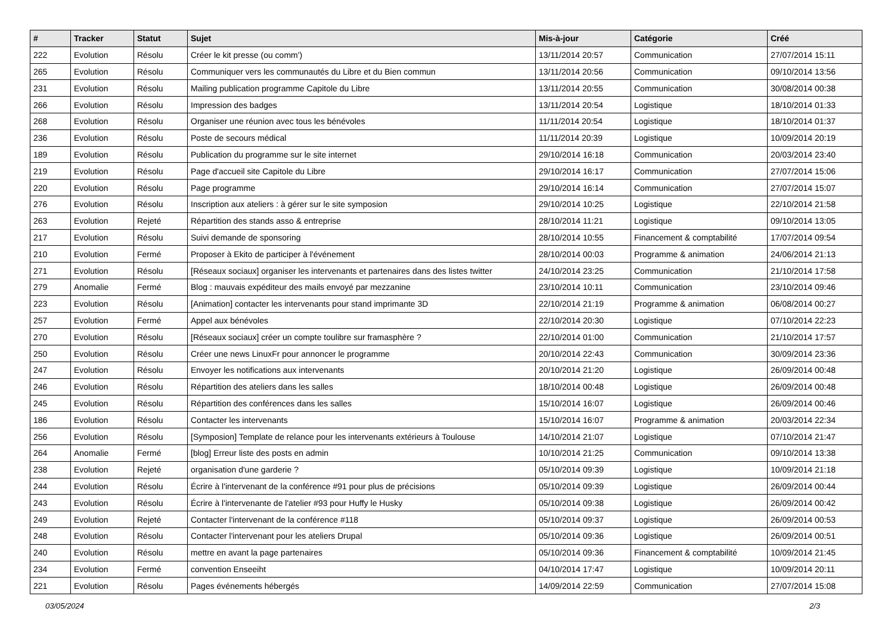| # | Tracker | Statut | Sujet | Mis-à-jour | Catégorie | Créé |
| --- | --- | --- | --- | --- | --- | --- |
| 222 | Evolution | Résolu | Créer le kit presse (ou comm') | 13/11/2014 20:57 | Communication | 27/07/2014 15:11 |
| 265 | Evolution | Résolu | Communiquer vers les communautés du Libre et du Bien commun | 13/11/2014 20:56 | Communication | 09/10/2014 13:56 |
| 231 | Evolution | Résolu | Mailing publication programme Capitole du Libre | 13/11/2014 20:55 | Communication | 30/08/2014 00:38 |
| 266 | Evolution | Résolu | Impression des badges | 13/11/2014 20:54 | Logistique | 18/10/2014 01:33 |
| 268 | Evolution | Résolu | Organiser une réunion avec tous les bénévoles | 11/11/2014 20:54 | Logistique | 18/10/2014 01:37 |
| 236 | Evolution | Résolu | Poste de secours médical | 11/11/2014 20:39 | Logistique | 10/09/2014 20:19 |
| 189 | Evolution | Résolu | Publication du programme sur le site internet | 29/10/2014 16:18 | Communication | 20/03/2014 23:40 |
| 219 | Evolution | Résolu | Page d'accueil site Capitole du Libre | 29/10/2014 16:17 | Communication | 27/07/2014 15:06 |
| 220 | Evolution | Résolu | Page programme | 29/10/2014 16:14 | Communication | 27/07/2014 15:07 |
| 276 | Evolution | Résolu | Inscription aux ateliers : à gérer sur le site symposion | 29/10/2014 10:25 | Logistique | 22/10/2014 21:58 |
| 263 | Evolution | Rejeté | Répartition des stands asso & entreprise | 28/10/2014 11:21 | Logistique | 09/10/2014 13:05 |
| 217 | Evolution | Résolu | Suivi demande de sponsoring | 28/10/2014 10:55 | Financement & comptabilité | 17/07/2014 09:54 |
| 210 | Evolution | Fermé | Proposer à Ekito de participer à l'événement | 28/10/2014 00:03 | Programme & animation | 24/06/2014 21:13 |
| 271 | Evolution | Résolu | [Réseaux sociaux] organiser les intervenants et partenaires dans des listes twitter | 24/10/2014 23:25 | Communication | 21/10/2014 17:58 |
| 279 | Anomalie | Fermé | Blog : mauvais expéditeur des mails envoyé par mezzanine | 23/10/2014 10:11 | Communication | 23/10/2014 09:46 |
| 223 | Evolution | Résolu | [Animation] contacter les intervenants pour stand imprimante 3D | 22/10/2014 21:19 | Programme & animation | 06/08/2014 00:27 |
| 257 | Evolution | Fermé | Appel aux bénévoles | 22/10/2014 20:30 | Logistique | 07/10/2014 22:23 |
| 270 | Evolution | Résolu | [Réseaux sociaux] créer un compte toulibre sur framasphère ? | 22/10/2014 01:00 | Communication | 21/10/2014 17:57 |
| 250 | Evolution | Résolu | Créer une news LinuxFr pour annoncer le programme | 20/10/2014 22:43 | Communication | 30/09/2014 23:36 |
| 247 | Evolution | Résolu | Envoyer les notifications aux intervenants | 20/10/2014 21:20 | Logistique | 26/09/2014 00:48 |
| 246 | Evolution | Résolu | Répartition des ateliers dans les salles | 18/10/2014 00:48 | Logistique | 26/09/2014 00:48 |
| 245 | Evolution | Résolu | Répartition des conférences dans les salles | 15/10/2014 16:07 | Logistique | 26/09/2014 00:46 |
| 186 | Evolution | Résolu | Contacter les intervenants | 15/10/2014 16:07 | Programme & animation | 20/03/2014 22:34 |
| 256 | Evolution | Résolu | [Symposion] Template de relance pour les intervenants extérieurs à Toulouse | 14/10/2014 21:07 | Logistique | 07/10/2014 21:47 |
| 264 | Anomalie | Fermé | [blog] Erreur liste des posts en admin | 10/10/2014 21:25 | Communication | 09/10/2014 13:38 |
| 238 | Evolution | Rejeté | organisation d'une garderie ? | 05/10/2014 09:39 | Logistique | 10/09/2014 21:18 |
| 244 | Evolution | Résolu | Écrire à l'intervenant de la conférence #91 pour plus de précisions | 05/10/2014 09:39 | Logistique | 26/09/2014 00:44 |
| 243 | Evolution | Résolu | Écrire à l'intervenante de l'atelier #93 pour Huffy le Husky | 05/10/2014 09:38 | Logistique | 26/09/2014 00:42 |
| 249 | Evolution | Rejeté | Contacter l'intervenant de la conférence #118 | 05/10/2014 09:37 | Logistique | 26/09/2014 00:53 |
| 248 | Evolution | Résolu | Contacter l'intervenant pour les ateliers Drupal | 05/10/2014 09:36 | Logistique | 26/09/2014 00:51 |
| 240 | Evolution | Résolu | mettre en avant la page partenaires | 05/10/2014 09:36 | Financement & comptabilité | 10/09/2014 21:45 |
| 234 | Evolution | Fermé | convention Enseeiht | 04/10/2014 17:47 | Logistique | 10/09/2014 20:11 |
| 221 | Evolution | Résolu | Pages événements hébergés | 14/09/2014 22:59 | Communication | 27/07/2014 15:08 |
03/05/2024 2/3